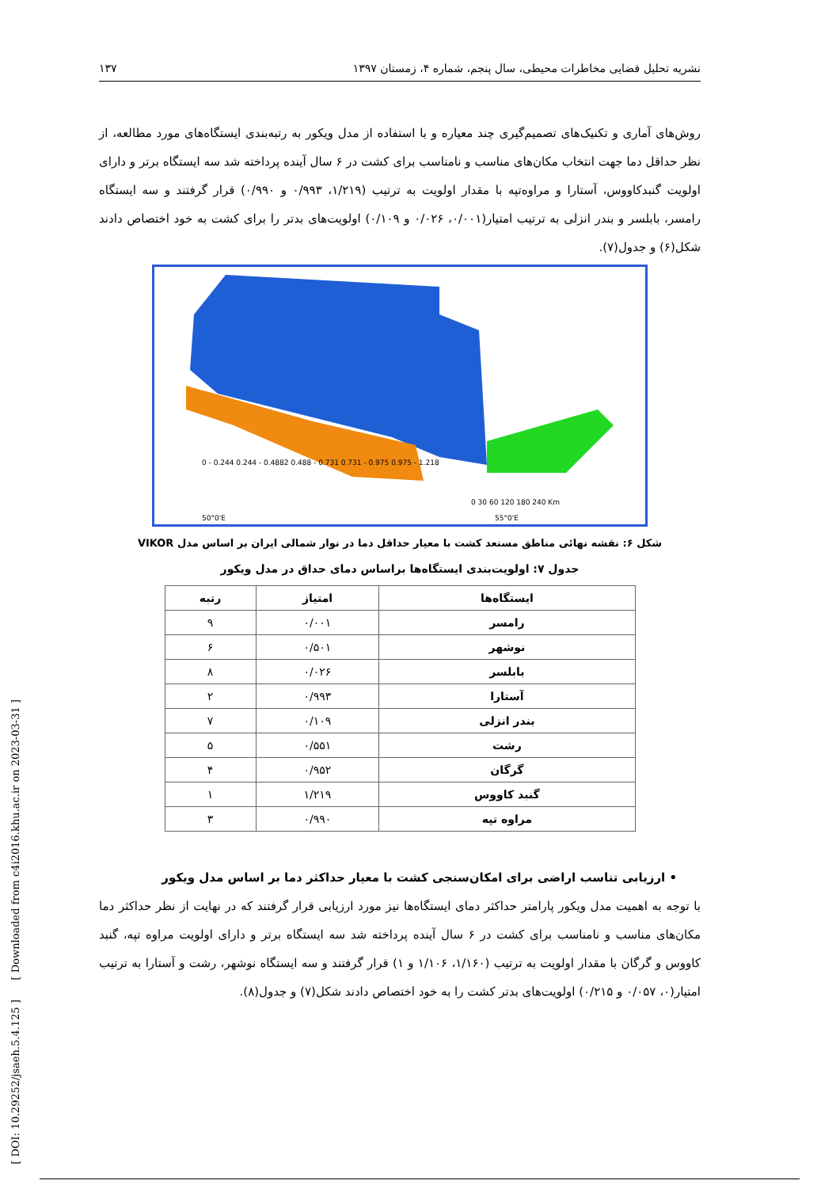نشریه تحلیل فضایی مخاطرات محیطی، سال پنجم، شماره ۴، زمستان ۱۳۹۷ ۱۳۷
روش‌های آماری و تکنیک‌های تصمیم‌گیری چند معیاره و با استفاده از مدل ویکور به رتبه‌بندی ایستگاه‌های مورد مطالعه، از نظر حداقل دما جهت انتخاب مکان‌های مناسب و نامناسب برای کشت در ۶ سال آینده پرداخته شد سه ایستگاه برتر و دارای اولویت گنبدکاووس، آستارا و مراوه‌تپه با مقدار اولویت به ترتیب (۱/۲۱۹، ۰/۹۹۳ و ۰/۹۹۰) قرار گرفتند و سه ایستگاه رامسر، بابلسر و بندر انزلی به ترتیب امتیار(۰/۰۰۱، ۰/۰۲۶ و ۰/۱۰۹) اولویت‌های بدتر را برای کشت به خود اختصاص دادند شکل(۶) و جدول(۷).
50°0'E
55°0'E
0 - 0.244 0.244 - 0.4882 0.488 - 0.731 0.731 - 0.975 0.975 - 1.218
0 30 60 120 180 240 Km
شکل ۶: نقشه نهائی مناطق مستعد کشت با معیار حداقل دما در نوار شمالی ایران بر اساس مدل VIKOR
جدول ۷: اولویت‌بندی ایستگاه‌ها براساس دمای حداق در مدل ویکور
| ایستگاه‌ها | امتیاز | رتبه |
| --- | --- | --- |
| رامسر | ۰/۰۰۱ | ۹ |
| نوشهر | ۰/۵۰۱ | ۶ |
| بابلسر | ۰/۰۲۶ | ۸ |
| آستارا | ۰/۹۹۳ | ۲ |
| بندر انزلی | ۰/۱۰۹ | ۷ |
| رشت | ۰/۵۵۱ | ۵ |
| گرگان | ۰/۹۵۲ | ۴ |
| گنبد کاووس | ۱/۲۱۹ | ۱ |
| مراوه تپه | ۰/۹۹۰ | ۳ |
• ارزیابی تناسب اراضی برای امکان‌سنجی کشت با معیار حداکثر دما بر اساس مدل ویکور
با توجه به اهمیت مدل ویکور پارامتر حداکثر دمای ایستگاه‌ها نیز مورد ارزیابی قرار گرفتند که در نهایت از نظر حداکثر دما مکان‌های مناسب و نامناسب برای کشت در ۶ سال آینده پرداخته شد سه ایستگاه برتر و دارای اولویت مراوه تپه، گنبد کاووس و گرگان با مقدار اولویت به ترتیب (۱/۱۶۰، ۱/۱۰۶ و ۱) قرار گرفتند و سه ایستگاه نوشهر، رشت و آستارا به ترتیب امتیار(۰، ۰/۰۵۷ و ۰/۲۱۵) اولویت‌های بدتر کشت را به خود اختصاص دادند شکل(۷) و جدول(۸).
[ DOI: 10.29252/jsaeh.5.4.125 ] [ Downloaded from c4i2016.khu.ac.ir on 2023-03-31 ]